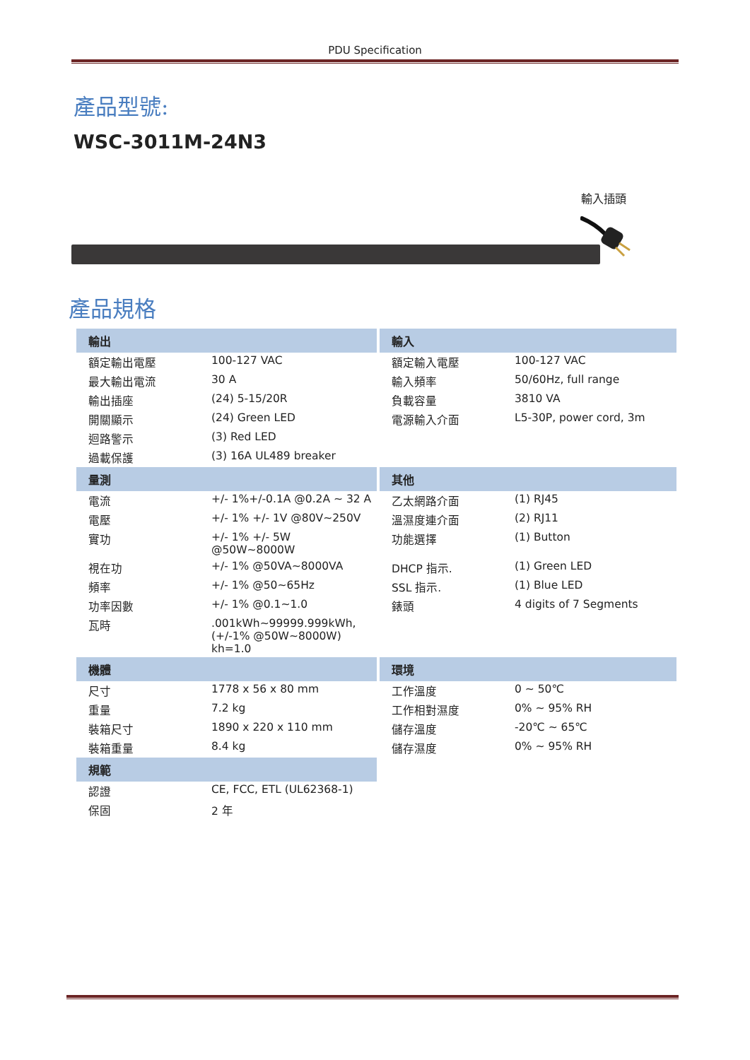PDU Specification
產品型號:
WSC-3011M-24N3
輸入插頭
產品規格
| 輸出 | | 輸入 | |
| --- | --- | --- | --- |
| 額定輸出電壓 | 100-127 VAC | 額定輸入電壓 | 100-127 VAC |
| 最大輸出電流 | 30 A | 輸入頻率 | 50/60Hz, full range |
| 輸出插座 | (24) 5-15/20R | 負載容量 | 3810 VA |
| 開關顯示 | (24) Green LED | 電源輸入介面 | L5-30P, power cord, 3m |
| 迴路警示 | (3) Red LED | | |
| 過載保護 | (3) 16A UL489 breaker | | |
| 量測 | | 其他 | |
| 電流 | +/- 1%+/-0.1A @0.2A ~ 32 A | 乙太網路介面 | (1) RJ45 |
| 電壓 | +/- 1% +/- 1V @80V~250V | 溫濕度連介面 | (2) RJ11 |
| 實功 | +/- 1% +/- 5W @50W~8000W | 功能選擇 | (1) Button |
| 視在功 | +/- 1% @50VA~8000VA | DHCP 指示. | (1) Green LED |
| 頻率 | +/- 1% @50~65Hz | SSL 指示. | (1) Blue LED |
| 功率因數 | +/- 1% @0.1~1.0 | 錶頭 | 4 digits of 7 Segments |
| 瓦時 | .001kWh~99999.999kWh, (+/-1% @50W~8000W) kh=1.0 | | |
| 機體 | | 環境 | |
| 尺寸 | 1778 x 56 x 80 mm | 工作溫度 | 0 ~ 50℃ |
| 重量 | 7.2 kg | 工作相對濕度 | 0% ~ 95% RH |
| 裝箱尺寸 | 1890 x 220 x 110 mm | 儲存溫度 | -20℃ ~ 65℃ |
| 裝箱重量 | 8.4 kg | 儲存濕度 | 0% ~ 95% RH |
| 規範 | | | |
| 認證 | CE, FCC, ETL (UL62368-1) | | |
| 保固 | 2 年 | | |